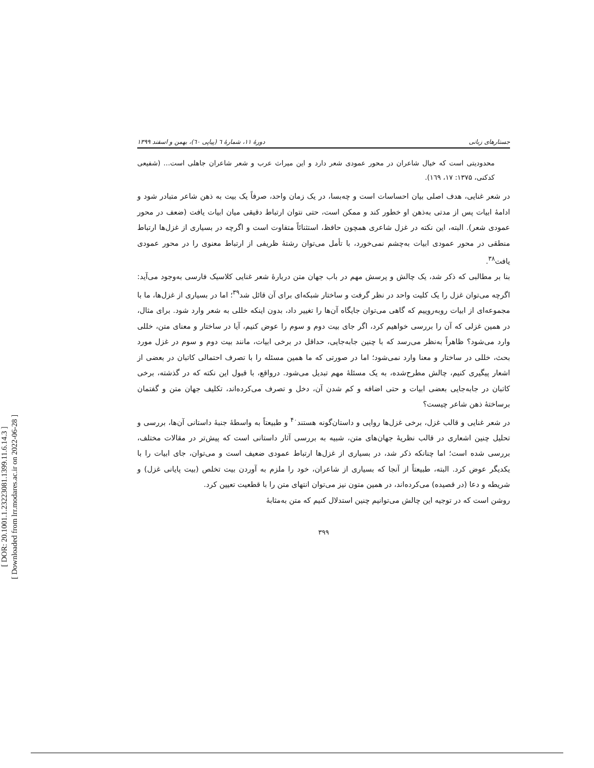[ DOR: 20.1001.1.23223081.1399.11.6.14.3 ]
[ Downloaded from lrr.modares.ac.ir on 2022-06-28 ]
جستارهای زبانی دورۀ ۱۱، شمارۀ ٦ (پیاپی ٦٠)، بهمن و اسفند ۱۳۹۹
محدودیتی است که خیال شاعران در محور عمودی شعر دارد و این میراث عرب و شعر شاعران جاهلی است... (شفیعی کدکنی، ۱۳۷۵: ۱۷، ۱٦۹).
در شعر غنایی، هدف اصلی بیان احساسات است و چه‌بسا، در یک زمان واحد، صرفاً یک بیت به ذهن شاعر متبادر شود و ادامۀ ابیات پس از مدتی به‌ذهن او خطور کند و ممکن است، حتی نتوان ارتباط دقیقی میان ابیات یافت (ضعف در محور عمودی شعر). البته، این نکته در غزل شاعری همچون حافظ، استثنائاً متفاوت است و اگرچه در بسیاری از غزل‌ها ارتباط منطقی در محور عمودی ابیات به‌چشم نمی‌خورد، با تأمل می‌توان رشتۀ ظریفی از ارتباط معنوی را در محور عمودی یافت<sup>۳۸</sup>.
بنا بر مطالبی که ذکر شد، یک چالش و پرسش مهم در باب جهان متن دربارۀ شعر غنایی کلاسیک فارسی به‌وجود می‌آید: اگرچه می‌توان غزل را یک کلیت واحد در نظر گرفت و ساختار شبکه‌ای برای آن قائل شد<sup>۳۹</sup>؛ اما در بسیاری از غزل‌ها، ما با مجموعه‌ای از ابیات روبه‌روییم که گاهی می‌توان جایگاه آن‌ها را تغییر داد، بدون اینکه خللی به شعر وارد شود. برای مثال، در همین غزلی که آن را بررسی خواهیم کرد، اگر جای بیت دوم و سوم را عوض کنیم، آیا در ساختار و معنای متن، خللی وارد می‌شود؟ ظاهراً به‌نظر می‌رسد که با چنین جابه‌جایی، حداقل در برخی ابیات، مانند بیت دوم و سوم در غزل مورد بحث، خللی در ساختار و معنا وارد نمی‌شود؛ اما در صورتی که ما همین مسئله را با تصرف احتمالی کاتبان در بعضی از اشعار پیگیری کنیم، چالش مطرح‌شده، به یک مسئلۀ مهم تبدیل می‌شود. درواقع، با قبول این نکته که در گذشته، برخی کاتبان در جابه‌جایی بعضی ابیات و حتی اضافه و کم شدن آن، دخل و تصرف می‌کرده‌اند، تکلیف جهان متن و گفتمان برساختۀ ذهن شاعر چیست؟
در شعر غنایی و قالب غزل، برخی غزل‌ها روایی و داستان‌گونه هستند<sup>۴۰</sup> و طبیعتاً به واسطۀ جنبۀ داستانی آن‌ها، بررسی و تحلیل چنین اشعاری در قالب نظریۀ جهان‌های متن، شبیه به بررسی آثار داستانی است که پیش‌تر در مقالات مختلف، بررسی شده است؛ اما چنانکه ذکر شد، در بسیاری از غزل‌ها ارتباط عمودی ضعیف است و می‌توان، جای ابیات را با یکدیگر عوض کرد. البته، طبیعتاً از آنجا که بسیاری از شاعران، خود را ملزم به آوردن بیت تخلص (بیت پایانی غزل) و شریطه و دعا (در قصیده) می‌کرده‌اند، در همین متون نیز می‌توان انتهای متن را با قطعیت تعیین کرد.
روشن است که در توجیه این چالش می‌توانیم چنین استدلال کنیم که متن به‌مثابۀ
۳۹۹